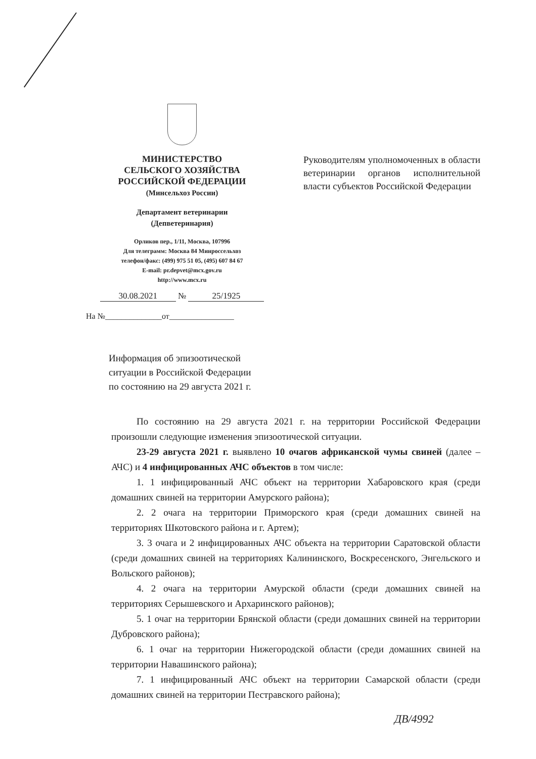МИНИСТЕРСТВО
СЕЛЬСКОГО ХОЗЯЙСТВА
РОССИЙСКОЙ ФЕДЕРАЦИИ
(Минсельхоз России)
Департамент ветеринарии
(Депветеринария)
Орликов пер., 1/11, Москва, 107996
Для телеграмм: Москва 84 Минроссельхоз
телефон/факс: (499) 975 51 05, (495) 607 84 67
E-mail: pr.depvet@mcx.gov.ru
http://www.mcx.ru
30.08.2021 № 25/1925
На №______________от________________
Руководителям уполномоченных в области ветеринарии органов исполнительной власти субъектов Российской Федерации
Информация об эпизоотической
ситуации в Российской Федерации
по состоянию на 29 августа 2021 г.
По состоянию на 29 августа 2021 г. на территории Российской Федерации произошли следующие изменения эпизоотической ситуации.
23-29 августа 2021 г. выявлено 10 очагов африканской чумы свиней (далее – АЧС) и 4 инфицированных АЧС объектов в том числе:
1. 1 инфицированный АЧС объект на территории Хабаровского края (среди домашних свиней на территории Амурского района);
2. 2 очага на территории Приморского края (среди домашних свиней на территориях Шкотовского района и г. Артем);
3. 3 очага и 2 инфицированных АЧС объекта на территории Саратовской области (среди домашних свиней на территориях Калининского, Воскресенского, Энгельского и Вольского районов);
4. 2 очага на территории Амурской области (среди домашних свиней на территориях Серышевского и Архаринского районов);
5. 1 очаг на территории Брянской области (среди домашних свиней на территории Дубровского района);
6. 1 очаг на территории Нижегородской области (среди домашних свиней на территории Навашинского района);
7. 1 инфицированный АЧС объект на территории Самарской области (среди домашних свиней на территории Пестравского района);
ДВ/4992